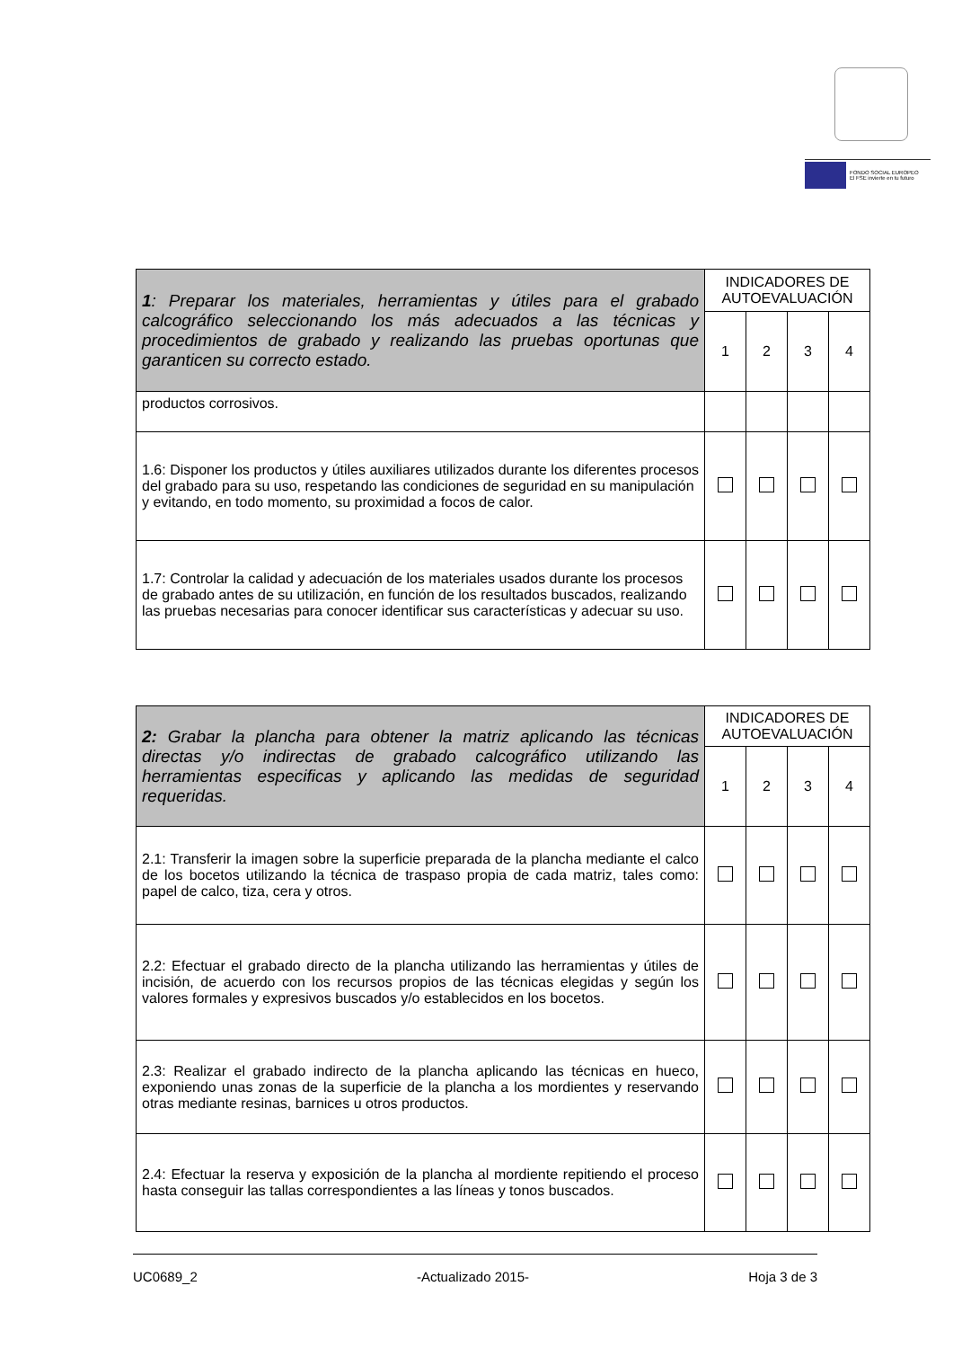FONDO SOCIAL EUROPEO
El FSE invierte en tu futuro
| 1 : Preparar los materiales, herramientas y útiles para el grabado calcográfico seleccionando los más adecuados a las técnicas y procedimientos de grabado y realizando las pruebas oportunas que garanticen su correcto estado. | INDICADORES DE AUTOEVALUACIÓN | | | |
| --- | --- | --- | --- | --- |
| | 1 | 2 | 3 | 4 |
| productos corrosivos. | | | | |
| 1.6: Disponer los productos y útiles auxiliares utilizados durante los diferentes procesos del grabado para su uso, respetando las condiciones de seguridad en su manipulación y evitando, en todo momento, su proximidad a focos de calor. | | | | |
| 1.7: Controlar la calidad y adecuación de los materiales usados durante los procesos de grabado antes de su utilización, en función de los resultados buscados, realizando las pruebas necesarias para conocer identificar sus características y adecuar su uso. | | | | |
| 2: Grabar la plancha para obtener la matriz aplicando las técnicas directas y/o indirectas de grabado calcográfico utilizando las herramientas especificas y aplicando las medidas de seguridad requeridas. | INDICADORES DE AUTOEVALUACIÓN | | | |
| --- | --- | --- | --- | --- |
| | 1 | 2 | 3 | 4 |
| 2.1: Transferir la imagen sobre la superficie preparada de la plancha mediante el calco de los bocetos utilizando la técnica de traspaso propia de cada matriz, tales como: papel de calco, tiza, cera y otros. | | | | |
| 2.2: Efectuar el grabado directo de la plancha utilizando las herramientas y útiles de incisión, de acuerdo con los recursos propios de las técnicas elegidas y según los valores formales y expresivos buscados y/o establecidos en los bocetos. | | | | |
| 2.3: Realizar el grabado indirecto de la plancha aplicando las técnicas en hueco, exponiendo unas zonas de la superficie de la plancha a los mordientes y reservando otras mediante resinas, barnices u otros productos. | | | | |
| 2.4: Efectuar la reserva y exposición de la plancha al mordiente repitiendo el proceso hasta conseguir las tallas correspondientes a las líneas y tonos buscados. | | | | |
UC0689_2 -Actualizado 2015- Hoja 3 de 3